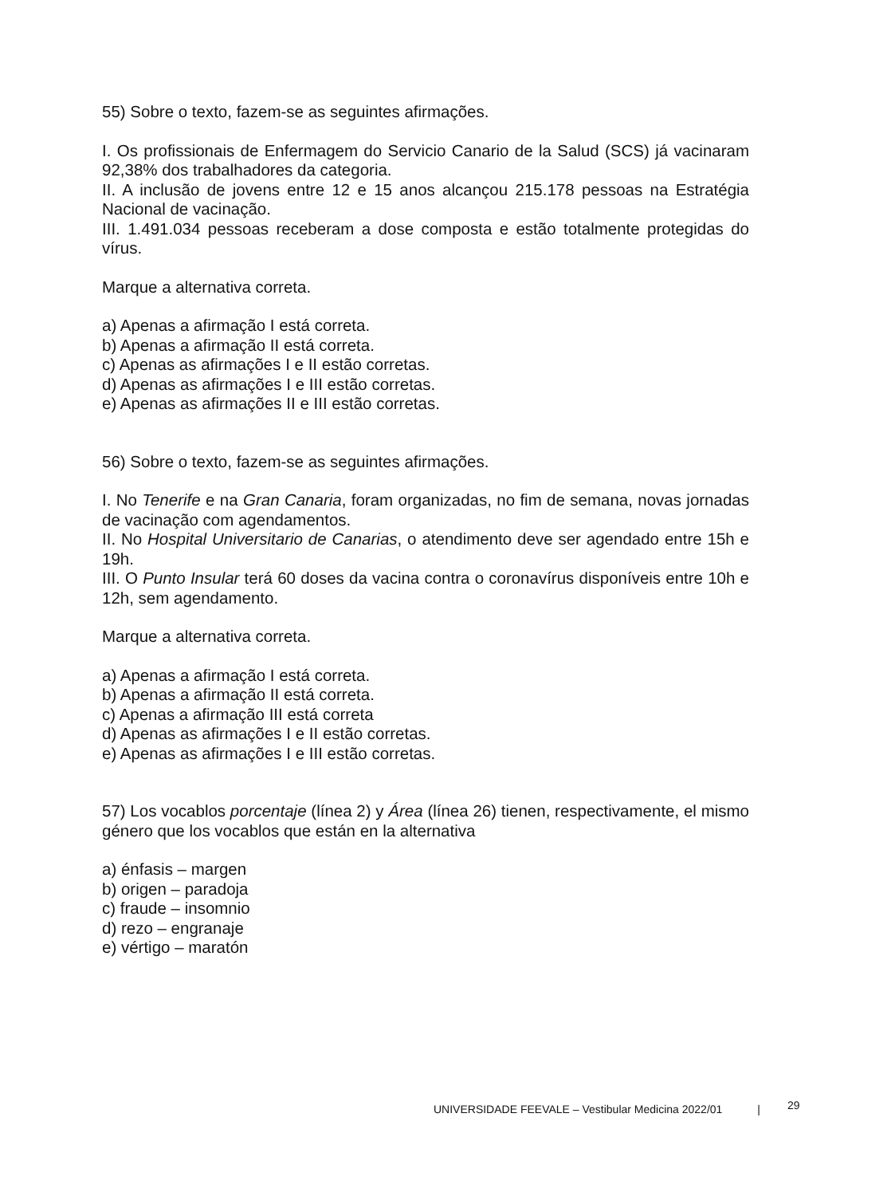55) Sobre o texto, fazem-se as seguintes afirmações.
I. Os profissionais de Enfermagem do Servicio Canario de la Salud (SCS) já vacinaram 92,38% dos trabalhadores da categoria.
II. A inclusão de jovens entre 12 e 15 anos alcançou 215.178 pessoas na Estratégia Nacional de vacinação.
III. 1.491.034 pessoas receberam a dose composta e estão totalmente protegidas do vírus.
Marque a alternativa correta.
a) Apenas a afirmação I está correta.
b) Apenas a afirmação II está correta.
c) Apenas as afirmações I e II estão corretas.
d) Apenas as afirmações I e III estão corretas.
e) Apenas as afirmações II e III estão corretas.
56) Sobre o texto, fazem-se as seguintes afirmações.
I. No Tenerife e na Gran Canaria, foram organizadas, no fim de semana, novas jornadas de vacinação com agendamentos.
II. No Hospital Universitario de Canarias, o atendimento deve ser agendado entre 15h e 19h.
III. O Punto Insular terá 60 doses da vacina contra o coronavírus disponíveis entre 10h e 12h, sem agendamento.
Marque a alternativa correta.
a) Apenas a afirmação I está correta.
b) Apenas a afirmação II está correta.
c) Apenas a afirmação III está correta
d) Apenas as afirmações I e II estão corretas.
e) Apenas as afirmações I e III estão corretas.
57) Los vocablos porcentaje (línea 2) y Área (línea 26) tienen, respectivamente, el mismo género que los vocablos que están en la alternativa
a) énfasis – margen
b) origen – paradoja
c) fraude – insomnio
d) rezo – engranaje
e) vértigo – maratón
UNIVERSIDADE FEEVALE – Vestibular Medicina 2022/01 |
29